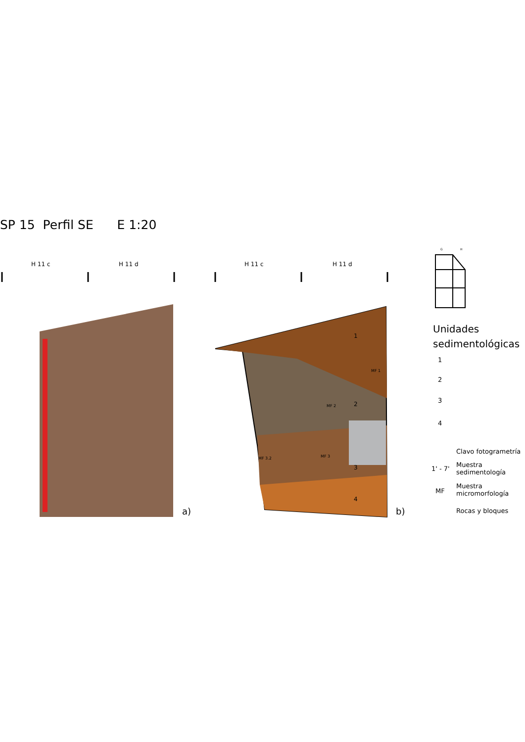SP 15 Perfil SE E 1:20
H 11 c H 11 d H 11 c H 11 d
a) b)
1
2
3
4
MF 1
MF 2
MF 3
MF 3.2
G H
Unidades
sedimentológicas
1
2
3
4
Clavo fotogrametría
1' - 7'
Muestra
sedimentología
MF
Muestra
micromorfología
Rocas y bloques